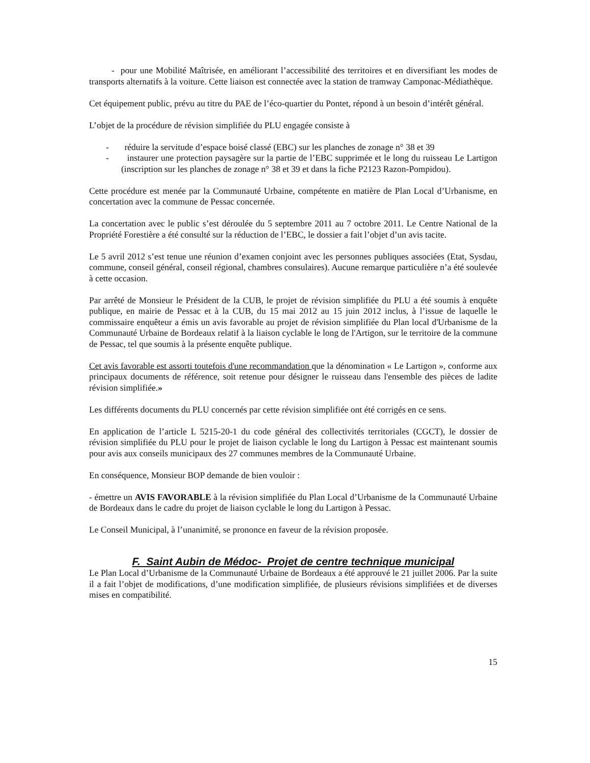- pour une Mobilité Maîtrisée, en améliorant l’accessibilité des territoires et en diversifiant les modes de transports alternatifs à la voiture. Cette liaison est connectée avec la station de tramway Camponac-Médiathèque.
Cet équipement public, prévu au titre du PAE de l’éco-quartier du Pontet, répond à un besoin d’intérêt général.
L’objet de la procédure de révision simplifiée du PLU engagée consiste à
- réduire la servitude d’espace boisé classé (EBC) sur les planches de zonage n° 38 et 39
- instaurer une protection paysagère sur la partie de l’EBC supprimée et le long du ruisseau Le Lartigon (inscription sur les planches de zonage n° 38 et 39 et dans la fiche P2123 Razon-Pompidou).
Cette procédure est menée par la Communauté Urbaine, compétente en matière de Plan Local d’Urbanisme, en concertation avec la commune de Pessac concernée.
La concertation avec le public s’est déroulée du 5 septembre 2011 au 7 octobre 2011. Le Centre National de la Propriété Forestière a été consulté sur la réduction de l’EBC, le dossier a fait l’objet d’un avis tacite.
Le 5 avril 2012 s’est tenue une réunion d’examen conjoint avec les personnes publiques associées (Etat, Sysdau, commune, conseil général, conseil régional, chambres consulaires). Aucune remarque particulière n’a été soulevée à cette occasion.
Par arrêté de Monsieur le Président de la CUB, le projet de révision simplifiée du PLU a été soumis à enquête publique, en mairie de Pessac et à la CUB, du 15 mai 2012 au 15 juin 2012 inclus, à l’issue de laquelle le commissaire enquêteur a émis un avis favorable au projet de révision simplifiée du Plan local d'Urbanisme de la Communauté Urbaine de Bordeaux relatif à la liaison cyclable le long de l'Artigon, sur le territoire de la commune de Pessac, tel que soumis à la présente enquête publique.
Cet avis favorable est assorti toutefois d'une recommandation que la dénomination « Le Lartigon », conforme aux principaux documents de référence, soit retenue pour désigner le ruisseau dans l'ensemble des pièces de ladite révision simplifiée.»
Les différents documents du PLU concernés par cette révision simplifiée ont été corrigés en ce sens.
En application de l’article L 5215-20-1 du code général des collectivités territoriales (CGCT), le dossier de révision simplifiée du PLU pour le projet de liaison cyclable le long du Lartigon à Pessac est maintenant soumis pour avis aux conseils municipaux des 27 communes membres de la Communauté Urbaine.
En conséquence, Monsieur BOP demande de bien vouloir :
- émettre un AVIS FAVORABLE à la révision simplifiée du Plan Local d’Urbanisme de la Communauté Urbaine de Bordeaux dans le cadre du projet de liaison cyclable le long du Lartigon à Pessac.
Le Conseil Municipal, à l’unanimité, se prononce en faveur de la révision proposée.
F. Saint Aubin de Médoc- Projet de centre technique municipal
Le Plan Local d’Urbanisme de la Communauté Urbaine de Bordeaux a été approuvé le 21 juillet 2006. Par la suite il a fait l’objet de modifications, d’une modification simplifiée, de plusieurs révisions simplifiées et de diverses mises en compatibilité.
15